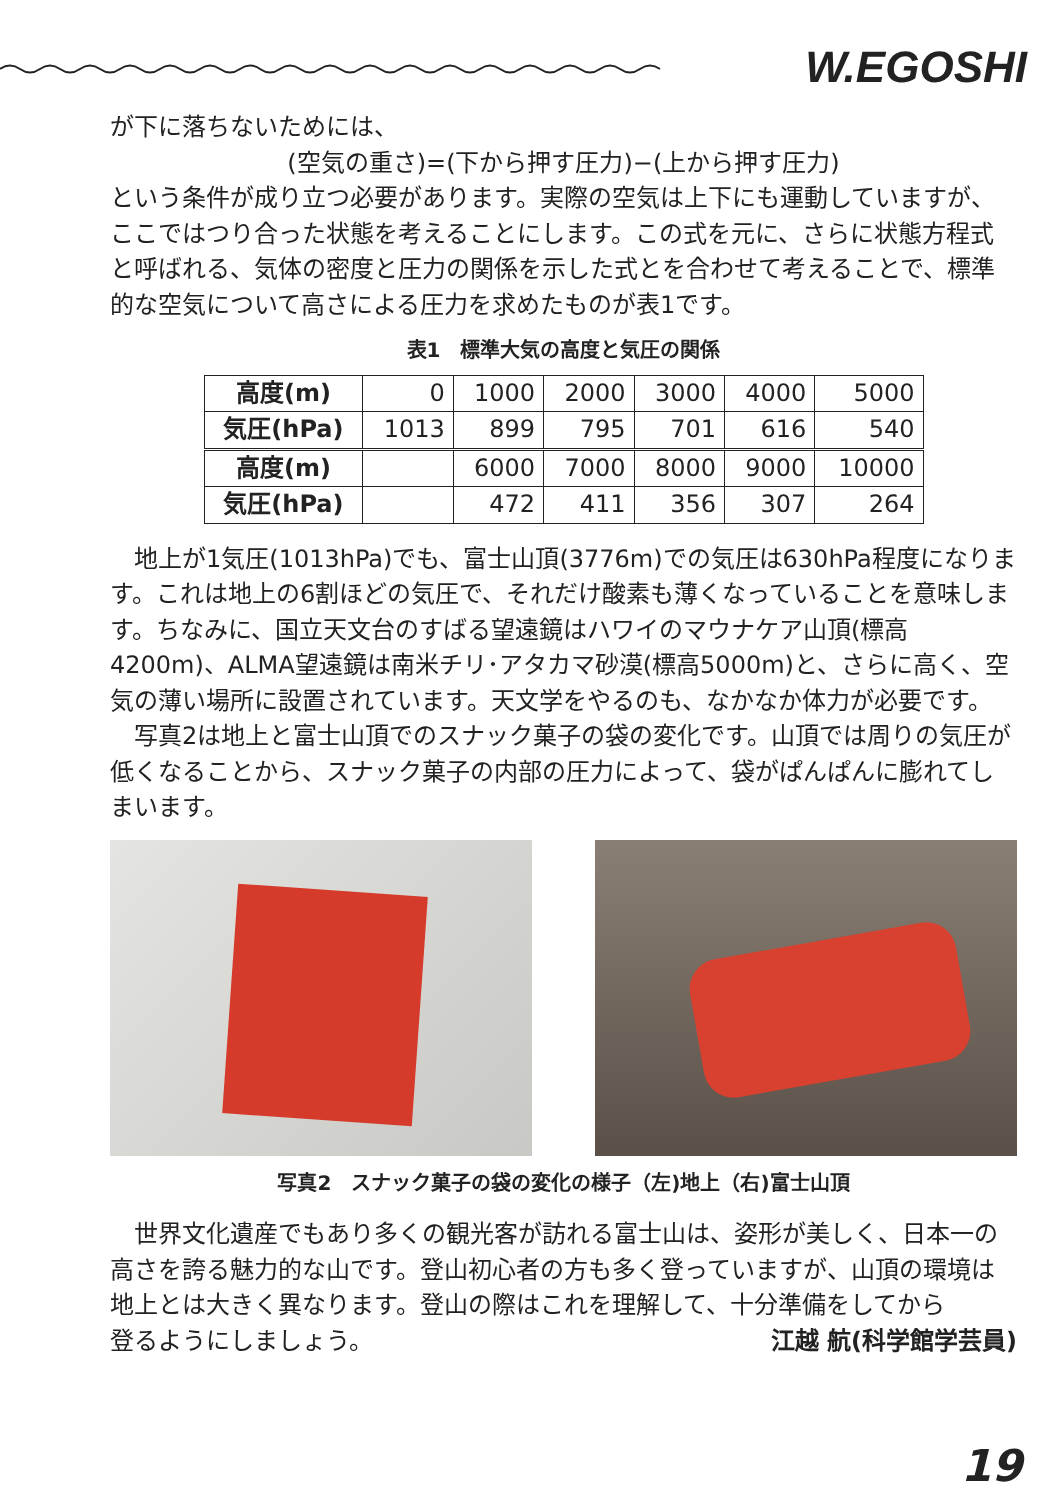W.EGOSHI
が下に落ちないためには、
(空気の重さ)=(下から押す圧力)−(上から押す圧力)
という条件が成り立つ必要があります。実際の空気は上下にも運動していますが、ここではつり合った状態を考えることにします。この式を元に、さらに状態方程式と呼ばれる、気体の密度と圧力の関係を示した式とを合わせて考えることで、標準的な空気について高さによる圧力を求めたものが表1です。
表1　標準大気の高度と気圧の関係
| 高度(m) | 0 | 1000 | 2000 | 3000 | 4000 | 5000 |
| 気圧(hPa) | 1013 | 899 | 795 | 701 | 616 | 540 |
| 高度(m) | | 6000 | 7000 | 8000 | 9000 | 10000 |
| 気圧(hPa) | | 472 | 411 | 356 | 307 | 264 |
地上が1気圧(1013hPa)でも、富士山頂(3776m)での気圧は630hPa程度になります。これは地上の6割ほどの気圧で、それだけ酸素も薄くなっていることを意味します。ちなみに、国立天文台のすばる望遠鏡はハワイのマウナケア山頂(標高4200m)、ALMA望遠鏡は南米チリ･アタカマ砂漠(標高5000m)と、さらに高く、空気の薄い場所に設置されています。天文学をやるのも、なかなか体力が必要です。
写真2は地上と富士山頂でのスナック菓子の袋の変化です。山頂では周りの気圧が低くなることから、スナック菓子の内部の圧力によって、袋がぱんぱんに膨れてしまいます。
写真2　スナック菓子の袋の変化の様子（左)地上（右)富士山頂
世界文化遺産でもあり多くの観光客が訪れる富士山は、姿形が美しく、日本一の高さを誇る魅力的な山です。登山初心者の方も多く登っていますが、山頂の環境は地上とは大きく異なります。登山の際はこれを理解して、十分準備をしてから
登るようにしましょう。 江越 航(科学館学芸員)
19